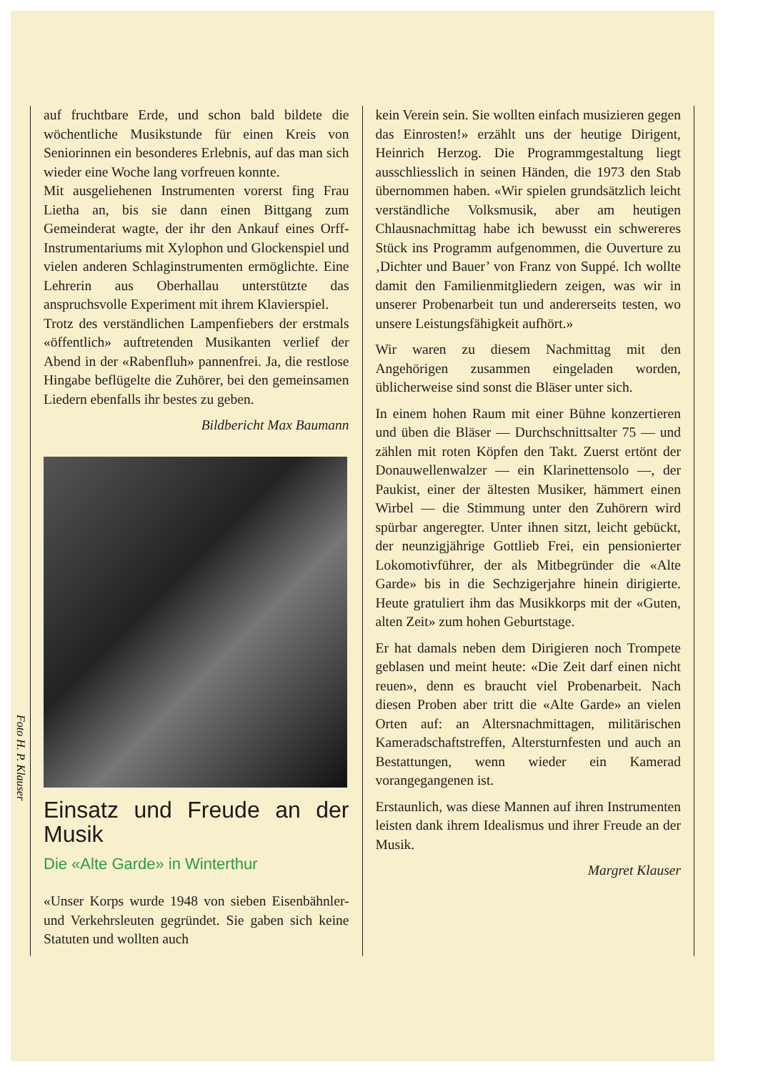Foto H. P. Klauser
auf fruchtbare Erde, und schon bald bildete die wöchentliche Musikstunde für einen Kreis von Seniorinnen ein besonderes Erlebnis, auf das man sich wieder eine Woche lang vorfreuen konnte.
Mit ausgeliehenen Instrumenten vorerst fing Frau Lietha an, bis sie dann einen Bittgang zum Gemeinderat wagte, der ihr den Ankauf eines Orff-Instrumentariums mit Xylophon und Glockenspiel und vielen anderen Schlaginstrumenten ermöglichte. Eine Lehrerin aus Oberhallau unterstützte das anspruchsvolle Experiment mit ihrem Klavierspiel.
Trotz des verständlichen Lampenfiebers der erstmals «öffentlich» auftretenden Musikanten verlief der Abend in der «Rabenfluh» pannenfrei. Ja, die restlose Hingabe beflügelte die Zuhörer, bei den gemeinsamen Liedern ebenfalls ihr bestes zu geben.
Bildbericht Max Baumann
Einsatz und Freude an der Musik
Die «Alte Garde» in Winterthur
«Unser Korps wurde 1948 von sieben Eisenbähnler- und Verkehrsleuten gegründet. Sie gaben sich keine Statuten und wollten auch
kein Verein sein. Sie wollten einfach musizieren gegen das Einrosten!» erzählt uns der heutige Dirigent, Heinrich Herzog. Die Programmgestaltung liegt ausschliesslich in seinen Händen, die 1973 den Stab übernommen haben. «Wir spielen grundsätzlich leicht verständliche Volksmusik, aber am heutigen Chlausnachmittag habe ich bewusst ein schwereres Stück ins Programm aufgenommen, die Ouverture zu ‚Dichter und Bauer’ von Franz von Suppé. Ich wollte damit den Familienmitgliedern zeigen, was wir in unserer Probenarbeit tun und andererseits testen, wo unsere Leistungsfähigkeit aufhört.»
Wir waren zu diesem Nachmittag mit den Angehörigen zusammen eingeladen worden, üblicherweise sind sonst die Bläser unter sich.
In einem hohen Raum mit einer Bühne konzertieren und üben die Bläser — Durchschnittsalter 75 — und zählen mit roten Köpfen den Takt. Zuerst ertönt der Donauwellenwalzer — ein Klarinettensolo —, der Paukist, einer der ältesten Musiker, hämmert einen Wirbel — die Stimmung unter den Zuhörern wird spürbar angeregter. Unter ihnen sitzt, leicht gebückt, der neunzigjährige Gottlieb Frei, ein pensionierter Lokomotivführer, der als Mitbegründer die «Alte Garde» bis in die Sechzigerjahre hinein dirigierte. Heute gratuliert ihm das Musikkorps mit der «Guten, alten Zeit» zum hohen Geburtstage.
Er hat damals neben dem Dirigieren noch Trompete geblasen und meint heute: «Die Zeit darf einen nicht reuen», denn es braucht viel Probenarbeit. Nach diesen Proben aber tritt die «Alte Garde» an vielen Orten auf: an Altersnachmittagen, militärischen Kameradschaftstreffen, Altersturnfesten und auch an Bestattungen, wenn wieder ein Kamerad vorangegangenen ist.
Erstaunlich, was diese Mannen auf ihren Instrumenten leisten dank ihrem Idealismus und ihrer Freude an der Musik.
Margret Klauser